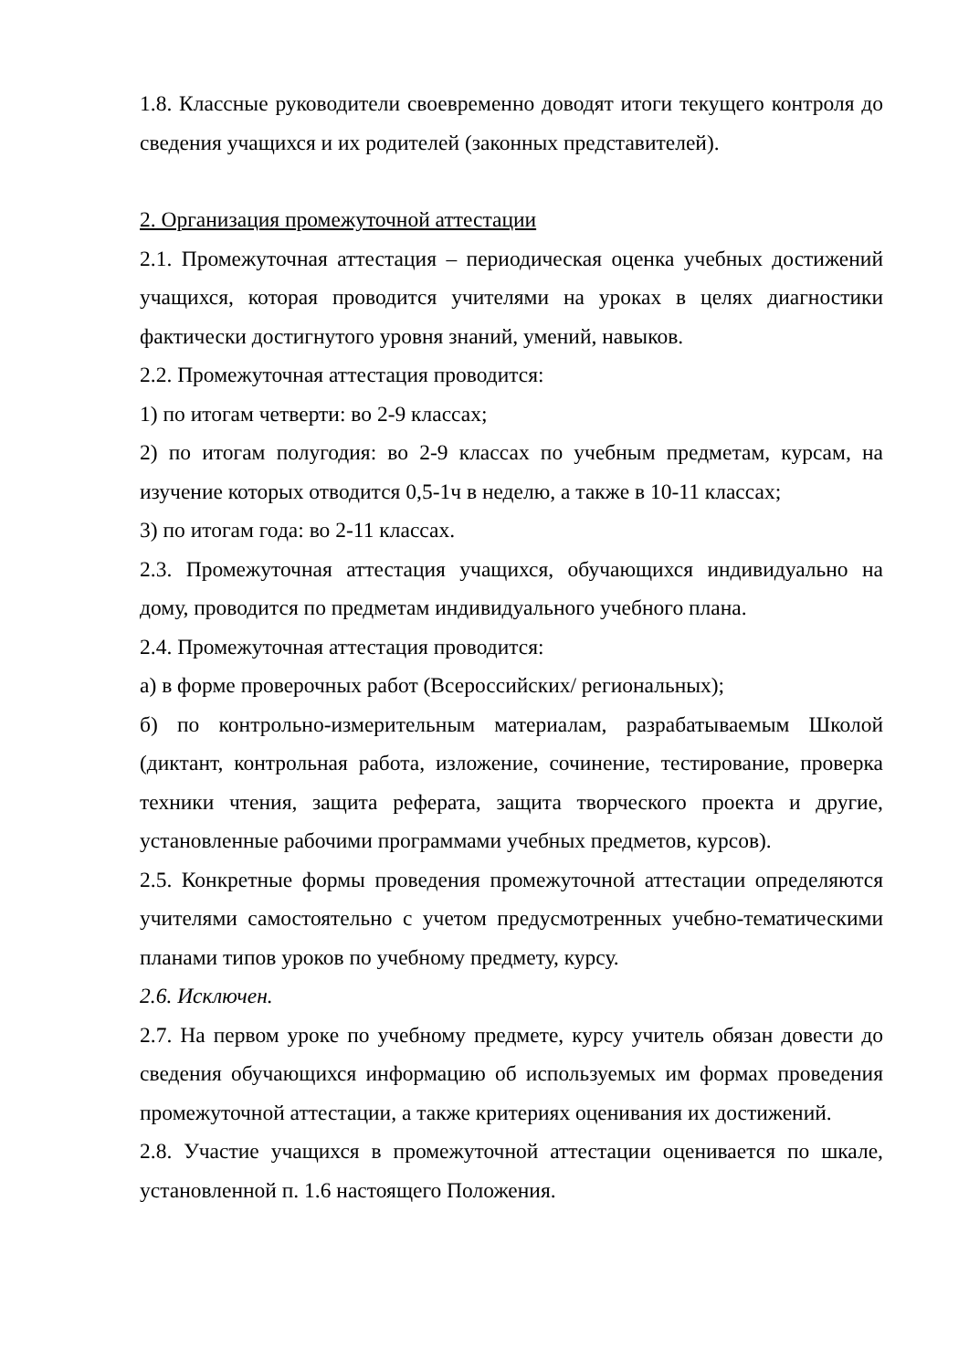1.8. Классные руководители своевременно доводят итоги текущего контроля до сведения учащихся и их родителей (законных представителей).
2. Организация промежуточной аттестации
2.1. Промежуточная аттестация – периодическая оценка учебных достижений учащихся, которая проводится учителями на уроках в целях диагностики фактически достигнутого уровня знаний, умений, навыков.
2.2. Промежуточная аттестация проводится:
1) по итогам четверти: во 2-9 классах;
2) по итогам полугодия: во 2-9 классах по учебным предметам, курсам, на изучение которых отводится 0,5-1ч в неделю, а также в 10-11 классах;
3) по итогам года: во 2-11 классах.
2.3. Промежуточная аттестация учащихся, обучающихся индивидуально на дому, проводится по предметам индивидуального учебного плана.
2.4. Промежуточная аттестация проводится:
а) в форме проверочных работ (Всероссийских/ региональных);
б) по контрольно-измерительным материалам, разрабатываемым Школой (диктант, контрольная работа, изложение, сочинение, тестирование, проверка техники чтения, защита реферата, защита творческого проекта и другие, установленные рабочими программами учебных предметов, курсов).
2.5. Конкретные формы проведения промежуточной аттестации определяются учителями самостоятельно с учетом предусмотренных учебно-тематическими планами типов уроков по учебному предмету, курсу.
2.6. Исключен.
2.7. На первом уроке по учебному предмете, курсу учитель обязан довести до сведения обучающихся информацию об используемых им формах проведения промежуточной аттестации, а также критериях оценивания их достижений.
2.8. Участие учащихся в промежуточной аттестации оценивается по шкале, установленной п. 1.6 настоящего Положения.